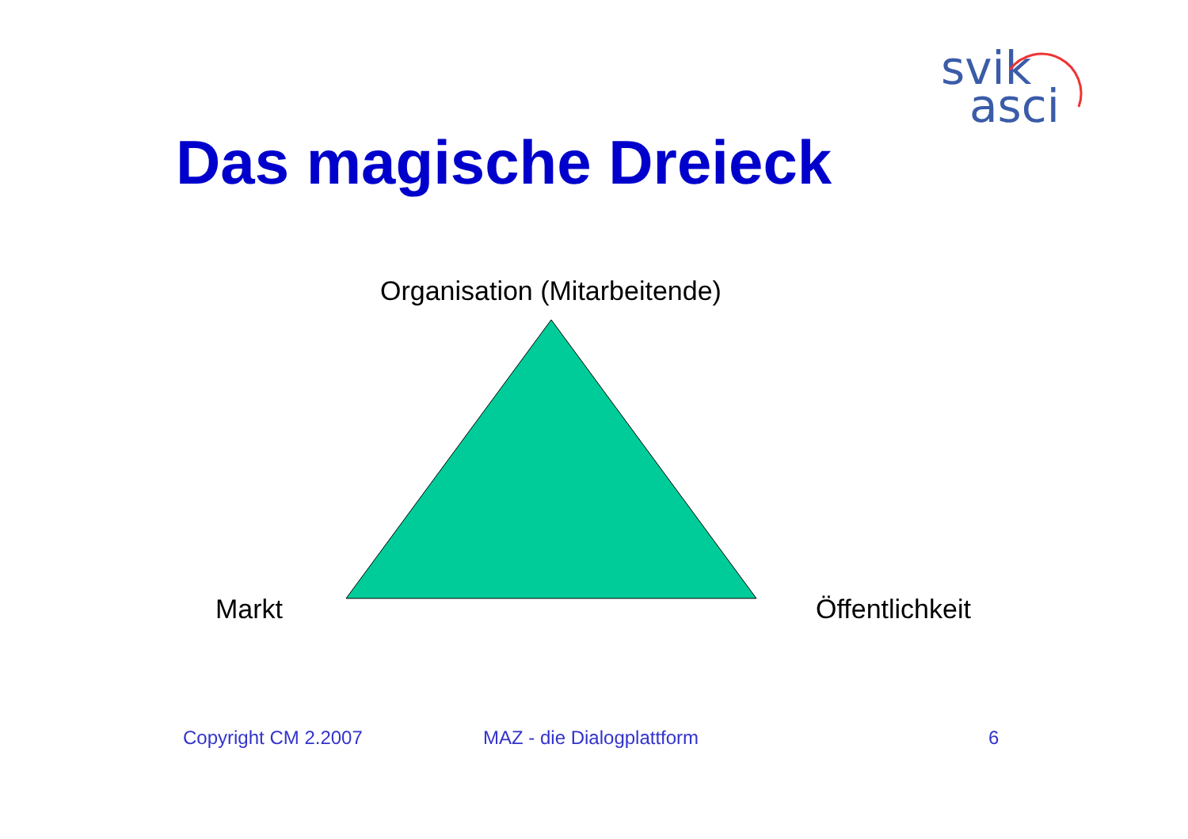svik
asci
Das magische Dreieck
Organisation (Mitarbeitende)
Markt Öffentlichkeit
Copyright CM 2.2007 MAZ - die Dialogplattform 6